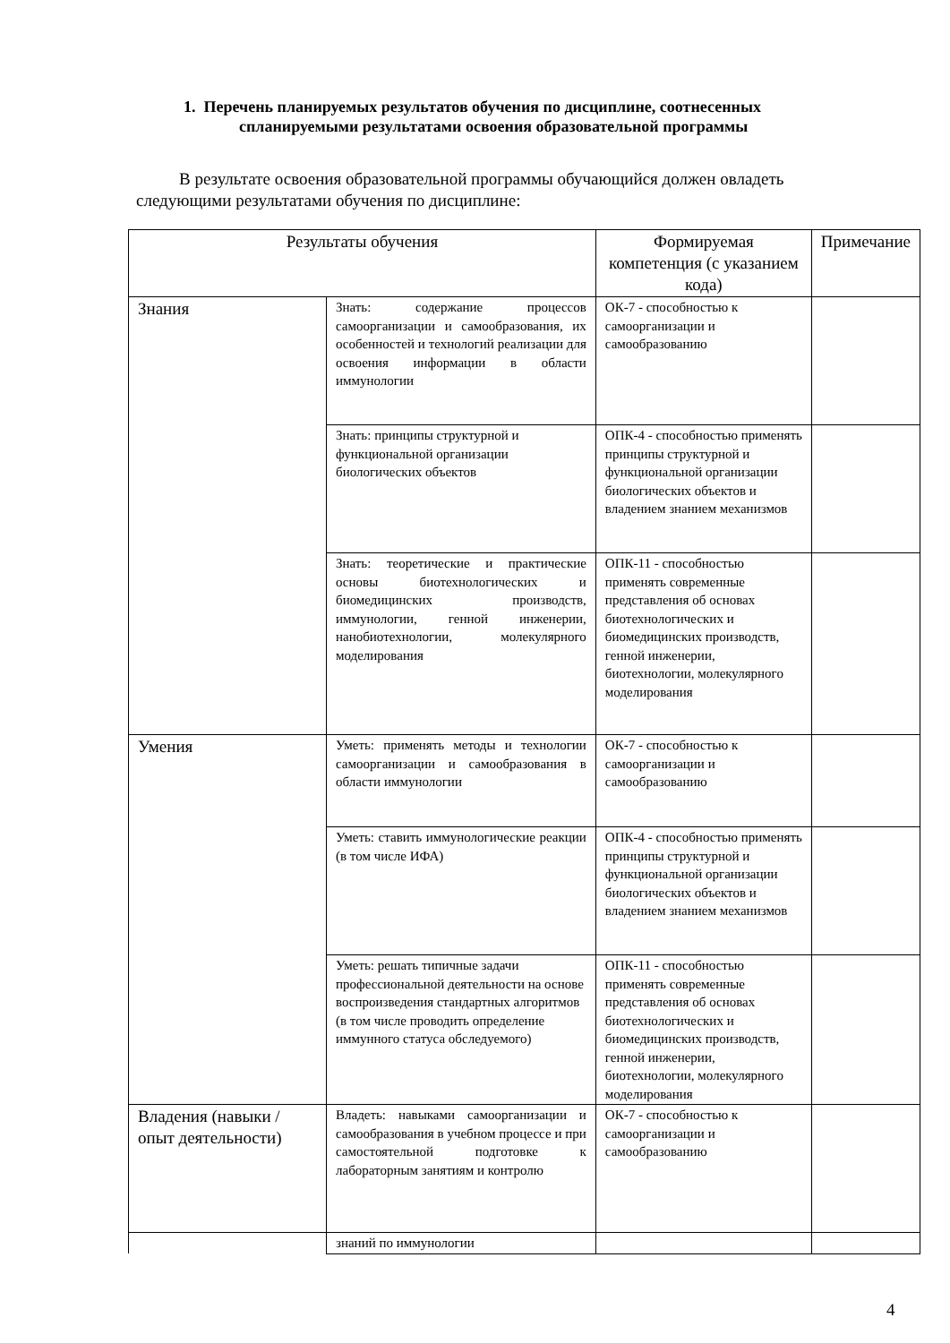1. Перечень планируемых результатов обучения по дисциплине, соотнесенных
спланируемыми результатами освоения образовательной программы
В результате освоения образовательной программы обучающийся должен овладеть следующими результатами обучения по дисциплине:
| Результаты обучения | | Формируемая компетенция (с указанием кода) | Примечание |
| --- | --- | --- | --- |
| Знания | Знать: содержание процессов самоорганизации и самообразования, их особенностей и технологий реализации для освоения информации в области иммунологии | ОК-7 - способностью к самоорганизации и самообразованию | |
| | Знать: принципы структурной и функциональной организации биологических объектов | ОПК-4 - способностью применять принципы структурной и функциональной организации биологических объектов и владением знанием механизмов | |
| | Знать: теоретические и практические основы биотехнологических и биомедицинских производств, иммунологии, генной инженерии, нанобиотехнологии, молекулярного моделирования | ОПК-11 - способностью применять современные представления об основах биотехнологических и биомедицинских производств, генной инженерии, биотехнологии, молекулярного моделирования | |
| Умения | Уметь: применять методы и технологии самоорганизации и самообразования в области иммунологии | ОК-7 - способностью к самоорганизации и самообразованию | |
| | Уметь: ставить иммунологические реакции (в том числе ИФА) | ОПК-4 - способностью применять принципы структурной и функциональной организации биологических объектов и владением знанием механизмов | |
| | Уметь: решать типичные задачи профессиональной деятельности на основе воспроизведения стандартных алгоритмов (в том числе проводить определение иммунного статуса обследуемого) | ОПК-11 - способностью применять современные представления об основах биотехнологических и биомедицинских производств, генной инженерии, биотехнологии, молекулярного моделирования | |
| Владения (навыки / опыт деятельности) | Владеть: навыками самоорганизации и самообразования в учебном процессе и при самостоятельной подготовке к лабораторным занятиям и контролю | ОК-7 - способностью к самоорганизации и самообразованию | |
| | знаний по иммунологии | | |
4